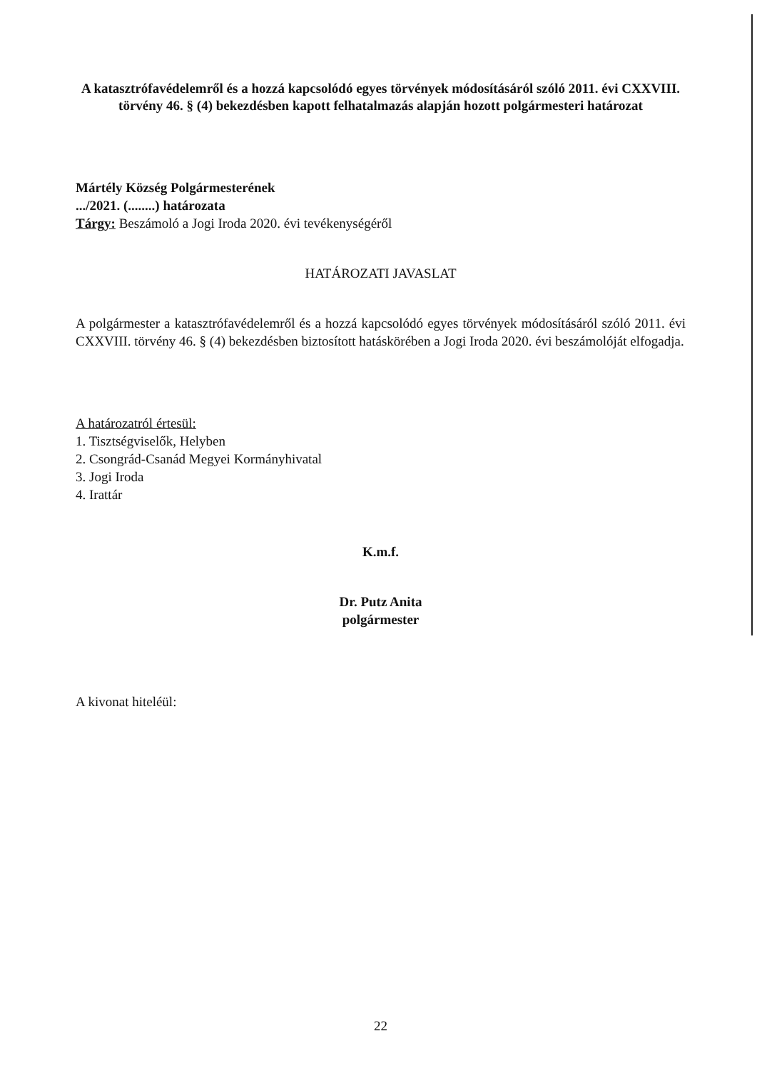A katasztrófavédelemről és a hozzá kapcsolódó egyes törvények módosításáról szóló 2011. évi CXXVIII. törvény 46. § (4) bekezdésben kapott felhatalmazás alapján hozott polgármesteri határozat
Mártély Község Polgármesterének
.../2021. (........) határozata
Tárgy: Beszámoló a Jogi Iroda 2020. évi tevékenységéről
HATÁROZATI JAVASLAT
A polgármester a katasztrófavédelemről és a hozzá kapcsolódó egyes törvények módosításáról szóló 2011. évi CXXVIII. törvény 46. § (4) bekezdésben biztosított hatáskörében a Jogi Iroda 2020. évi beszámolóját elfogadja.
A határozatról értesül:
1. Tisztségviselők, Helyben
2. Csongrád-Csanád Megyei Kormányhivatal
3. Jogi Iroda
4. Irattár
K.m.f.
Dr. Putz Anita
polgármester
A kivonat hiteléül:
22